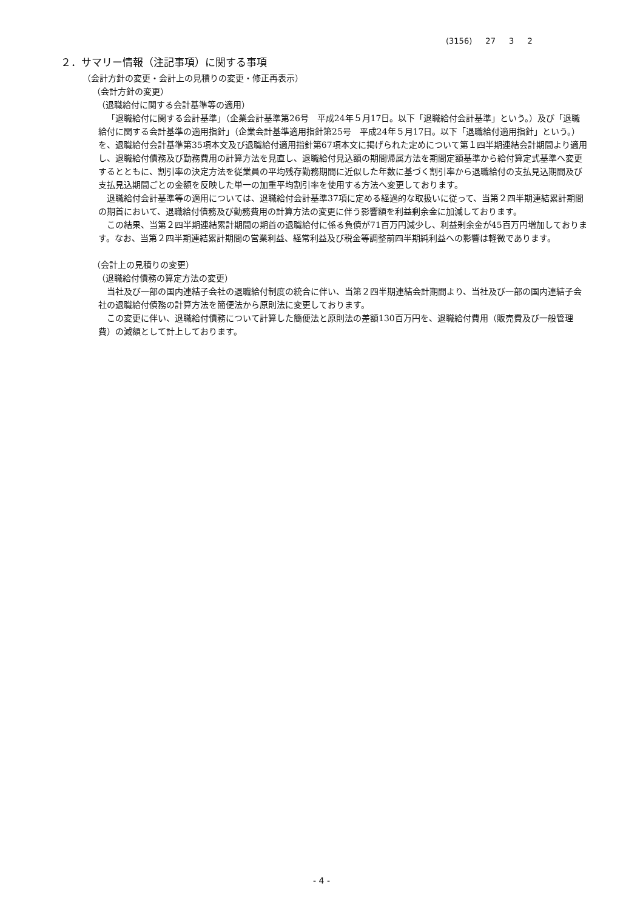(3156) 27 3 2
２．サマリー情報（注記事項）に関する事項
（会計方針の変更・会計上の見積りの変更・修正再表示）
（会計方針の変更）
（退職給付に関する会計基準等の適用）
「退職給付に関する会計基準」（企業会計基準第26号　平成24年５月17日。以下「退職給付会計基準」という。）及び「退職給付に関する会計基準の適用指針」（企業会計基準適用指針第25号　平成24年５月17日。以下「退職給付適用指針」という。）を、退職給付会計基準第35項本文及び退職給付適用指針第67項本文に掲げられた定めについて第１四半期連結会計期間より適用し、退職給付債務及び勤務費用の計算方法を見直し、退職給付見込額の期間帰属方法を期間定額基準から給付算定式基準へ変更するとともに、割引率の決定方法を従業員の平均残存勤務期間に近似した年数に基づく割引率から退職給付の支払見込期間及び支払見込期間ごとの金額を反映した単一の加重平均割引率を使用する方法へ変更しております。
退職給付会計基準等の適用については、退職給付会計基準37項に定める経過的な取扱いに従って、当第２四半期連結累計期間の期首において、退職給付債務及び勤務費用の計算方法の変更に伴う影響額を利益剰余金に加減しております。
この結果、当第２四半期連結累計期間の期首の退職給付に係る負債が71百万円減少し、利益剰余金が45百万円増加しております。なお、当第２四半期連結累計期間の営業利益、経常利益及び税金等調整前四半期純利益への影響は軽微であります。
（会計上の見積りの変更）
（退職給付債務の算定方法の変更）
当社及び一部の国内連結子会社の退職給付制度の統合に伴い、当第２四半期連結会計期間より、当社及び一部の国内連結子会社の退職給付債務の計算方法を簡便法から原則法に変更しております。
この変更に伴い、退職給付債務について計算した簡便法と原則法の差額130百万円を、退職給付費用（販売費及び一般管理費）の減額として計上しております。
- 4 -